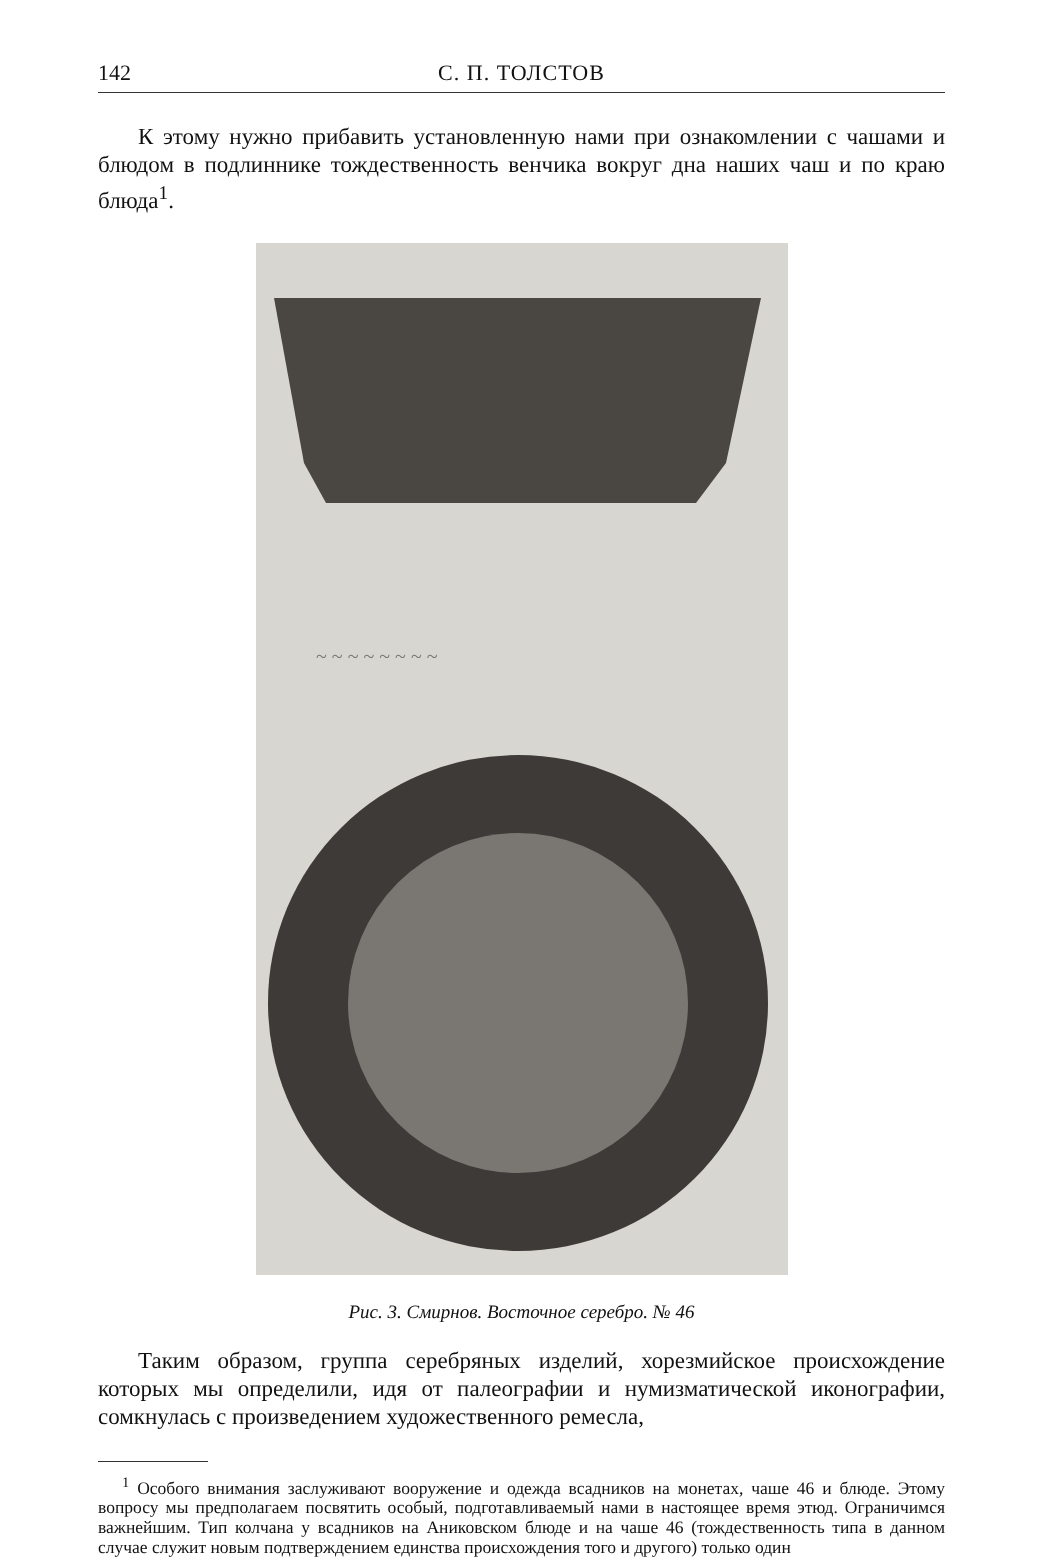142 С. П. ТОЛСТОВ
К этому нужно прибавить установленную нами при ознакомлении с чашами и блюдом в подлиннике тождественность венчика вокруг дна наших чаш и по краю блюда<sup>1</sup>.
~ ~ ~ ~ ~ ~ ~ ~
Рис. 3. Смирнов. Восточное серебро. № 46
Таким образом, группа серебряных изделий, хорезмийское происхождение которых мы определили, идя от палеографии и нумизматической иконографии, сомкнулась с произведением художественного ремесла,
<sup>1</sup> Особого внимания заслуживают вооружение и одежда всадников на монетах, чаше 46 и блюде. Этому вопросу мы предполагаем посвятить особый, подготавливаемый нами в настоящее время этюд. Ограничимся важнейшим. Тип колчана у всадников на Аниковском блюде и на чаше 46 (тождественность типа в данном случае служит новым подтверждением единства происхождения того и другого) только один